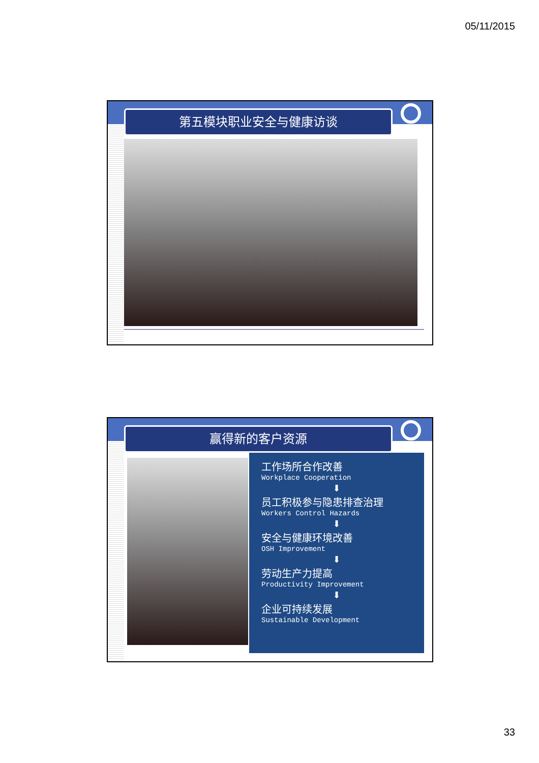05/11/2015
第五模块职业安全与健康访谈
赢得新的客户资源
工作场所合作改善
Workplace Cooperation
⬇
员工积极参与隐患排查治理
Workers Control Hazards
⬇
安全与健康环境改善
OSH Improvement
⬇
劳动生产力提高
Productivity Improvement
⬇
企业可持续发展
Sustainable Development
33